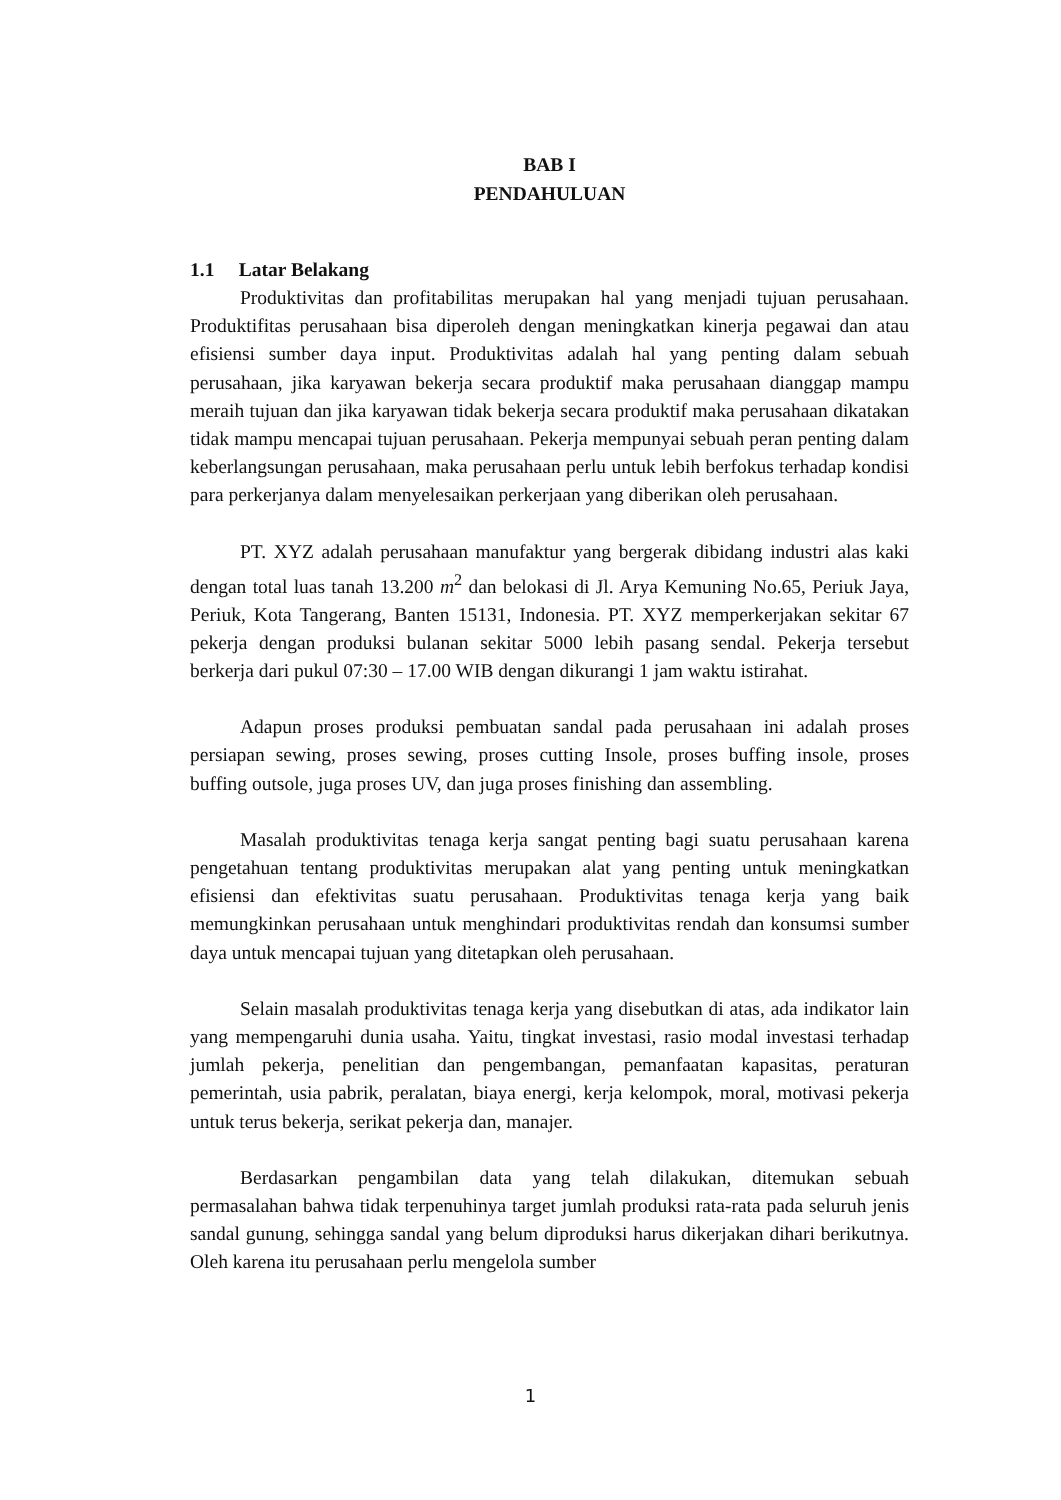BAB I
PENDAHULUAN
1.1 Latar Belakang
Produktivitas dan profitabilitas merupakan hal yang menjadi tujuan perusahaan. Produktifitas perusahaan bisa diperoleh dengan meningkatkan kinerja pegawai dan atau efisiensi sumber daya input. Produktivitas adalah hal yang penting dalam sebuah perusahaan, jika karyawan bekerja secara produktif maka perusahaan dianggap mampu meraih tujuan dan jika karyawan tidak bekerja secara produktif maka perusahaan dikatakan tidak mampu mencapai tujuan perusahaan. Pekerja mempunyai sebuah peran penting dalam keberlangsungan perusahaan, maka perusahaan perlu untuk lebih berfokus terhadap kondisi para perkerjanya dalam menyelesaikan perkerjaan yang diberikan oleh perusahaan.
PT. XYZ adalah perusahaan manufaktur yang bergerak dibidang industri alas kaki dengan total luas tanah 13.200 m<sup>2</sup> dan belokasi di Jl. Arya Kemuning No.65, Periuk Jaya, Periuk, Kota Tangerang, Banten 15131, Indonesia. PT. XYZ memperkerjakan sekitar 67 pekerja dengan produksi bulanan sekitar 5000 lebih pasang sendal. Pekerja tersebut berkerja dari pukul 07:30 – 17.00 WIB dengan dikurangi 1 jam waktu istirahat.
Adapun proses produksi pembuatan sandal pada perusahaan ini adalah proses persiapan sewing, proses sewing, proses cutting Insole, proses buffing insole, proses buffing outsole, juga proses UV, dan juga proses finishing dan assembling.
Masalah produktivitas tenaga kerja sangat penting bagi suatu perusahaan karena pengetahuan tentang produktivitas merupakan alat yang penting untuk meningkatkan efisiensi dan efektivitas suatu perusahaan. Produktivitas tenaga kerja yang baik memungkinkan perusahaan untuk menghindari produktivitas rendah dan konsumsi sumber daya untuk mencapai tujuan yang ditetapkan oleh perusahaan.
Selain masalah produktivitas tenaga kerja yang disebutkan di atas, ada indikator lain yang mempengaruhi dunia usaha. Yaitu, tingkat investasi, rasio modal investasi terhadap jumlah pekerja, penelitian dan pengembangan, pemanfaatan kapasitas, peraturan pemerintah, usia pabrik, peralatan, biaya energi, kerja kelompok, moral, motivasi pekerja untuk terus bekerja, serikat pekerja dan, manajer.
Berdasarkan pengambilan data yang telah dilakukan, ditemukan sebuah permasalahan bahwa tidak terpenuhinya target jumlah produksi rata-rata pada seluruh jenis sandal gunung, sehingga sandal yang belum diproduksi harus dikerjakan dihari berikutnya. Oleh karena itu perusahaan perlu mengelola sumber
1